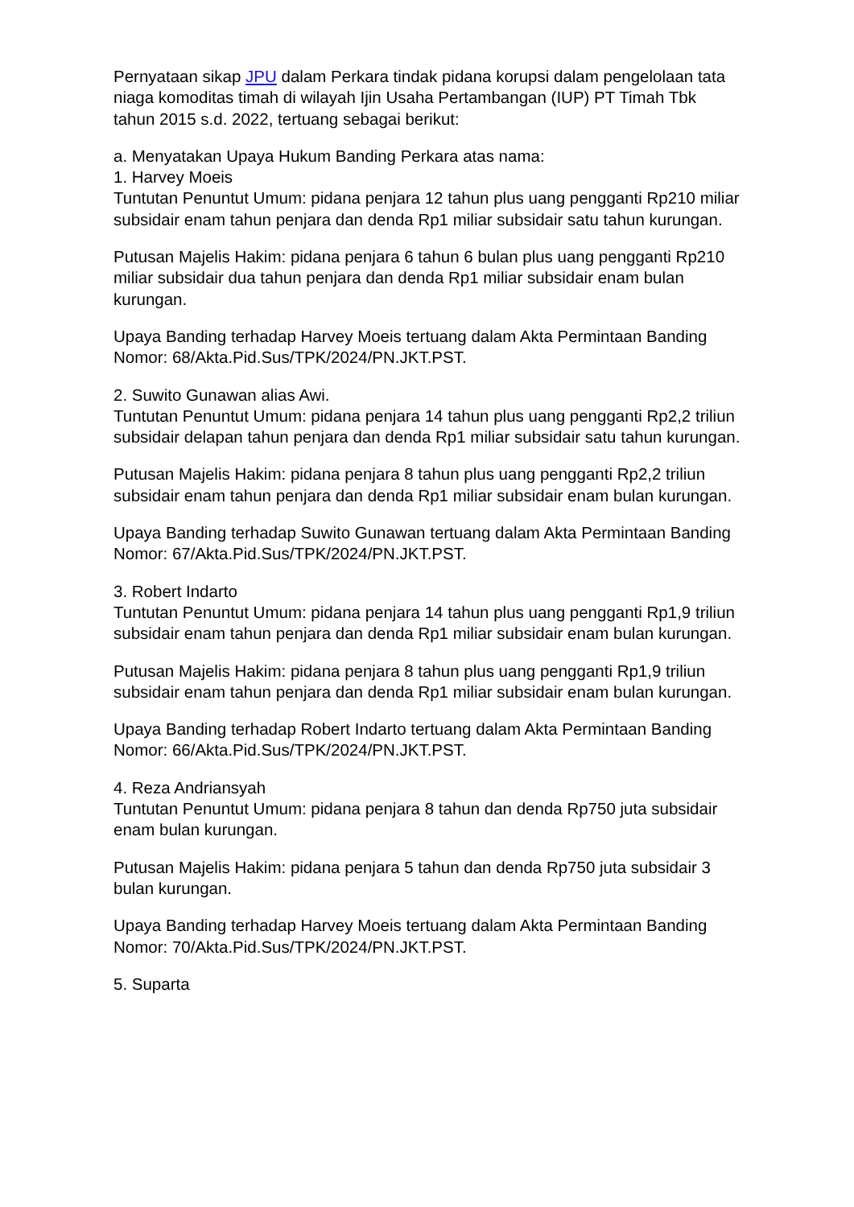Pernyataan sikap JPU dalam Perkara tindak pidana korupsi dalam pengelolaan tata niaga komoditas timah di wilayah Ijin Usaha Pertambangan (IUP) PT Timah Tbk tahun 2015 s.d. 2022, tertuang sebagai berikut:
a. Menyatakan Upaya Hukum Banding Perkara atas nama:
1. Harvey Moeis
Tuntutan Penuntut Umum: pidana penjara 12 tahun plus uang pengganti Rp210 miliar subsidair enam tahun penjara dan denda Rp1 miliar subsidair satu tahun kurungan.
Putusan Majelis Hakim: pidana penjara 6 tahun 6 bulan plus uang pengganti Rp210 miliar subsidair dua tahun penjara dan denda Rp1 miliar subsidair enam bulan kurungan.
Upaya Banding terhadap Harvey Moeis tertuang dalam Akta Permintaan Banding Nomor: 68/Akta.Pid.Sus/TPK/2024/PN.JKT.PST.
2. Suwito Gunawan alias Awi.
Tuntutan Penuntut Umum: pidana penjara 14 tahun plus uang pengganti Rp2,2 triliun subsidair delapan tahun penjara dan denda Rp1 miliar subsidair satu tahun kurungan.
Putusan Majelis Hakim: pidana penjara 8 tahun plus uang pengganti Rp2,2 triliun subsidair enam tahun penjara dan denda Rp1 miliar subsidair enam bulan kurungan.
Upaya Banding terhadap Suwito Gunawan tertuang dalam Akta Permintaan Banding Nomor: 67/Akta.Pid.Sus/TPK/2024/PN.JKT.PST.
3. Robert Indarto
Tuntutan Penuntut Umum: pidana penjara 14 tahun plus uang pengganti Rp1,9 triliun subsidair enam tahun penjara dan denda Rp1 miliar subsidair enam bulan kurungan.
Putusan Majelis Hakim: pidana penjara 8 tahun plus uang pengganti Rp1,9 triliun subsidair enam tahun penjara dan denda Rp1 miliar subsidair enam bulan kurungan.
Upaya Banding terhadap Robert Indarto tertuang dalam Akta Permintaan Banding Nomor: 66/Akta.Pid.Sus/TPK/2024/PN.JKT.PST.
4. Reza Andriansyah
Tuntutan Penuntut Umum: pidana penjara 8 tahun dan denda Rp750 juta subsidair enam bulan kurungan.
Putusan Majelis Hakim: pidana penjara 5 tahun dan denda Rp750 juta subsidair 3 bulan kurungan.
Upaya Banding terhadap Harvey Moeis tertuang dalam Akta Permintaan Banding Nomor: 70/Akta.Pid.Sus/TPK/2024/PN.JKT.PST.
5. Suparta